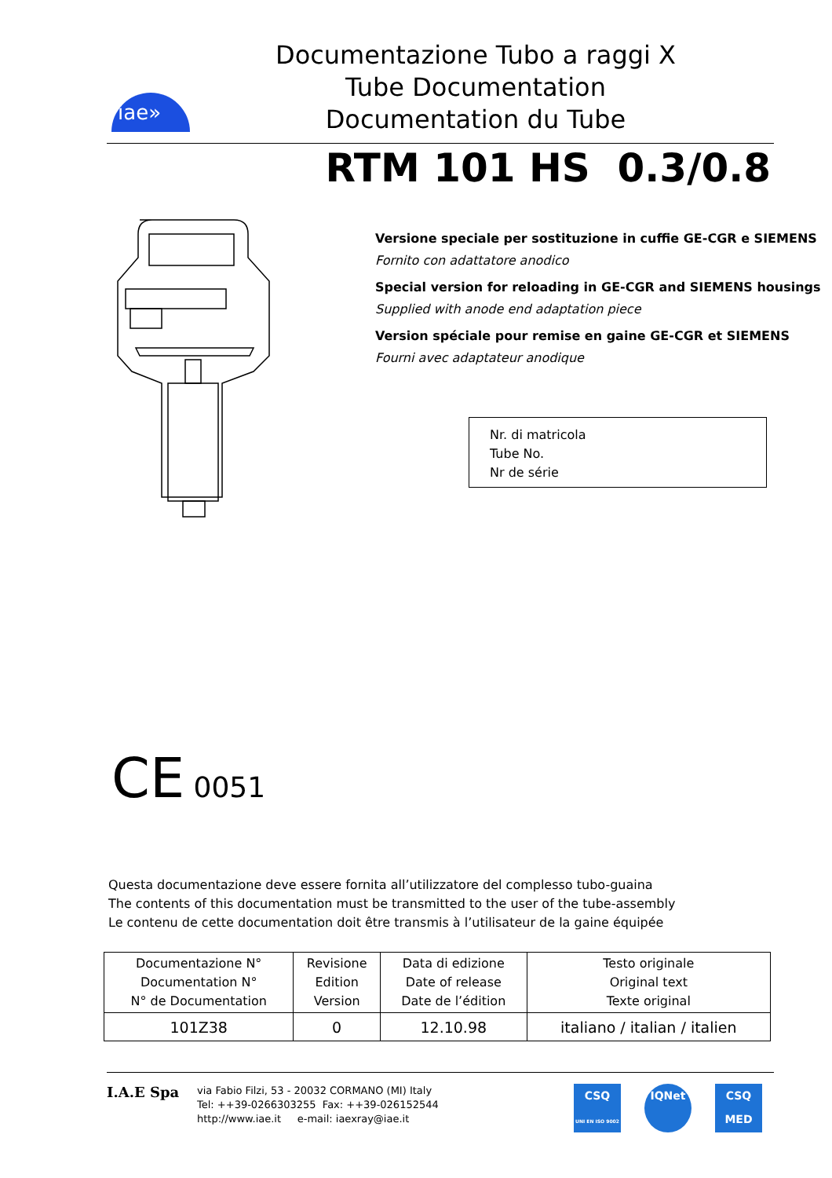iae»
Documentazione Tubo a raggi X
Tube Documentation
Documentation du Tube
RTM 101 HS 0.3/0.8
Versione speciale per sostituzione in cuffie GE-CGR e SIEMENS
Fornito con adattatore anodico
Special version for reloading in GE-CGR and SIEMENS housings
Supplied with anode end adaptation piece
Version spéciale pour remise en gaine GE-CGR et SIEMENS
Fourni avec adaptateur anodique
Nr. di matricola
Tube No.
Nr de série
CE 0051
Questa documentazione deve essere fornita all’utilizzatore del complesso tubo-guaina
The contents of this documentation must be transmitted to the user of the tube-assembly
Le contenu de cette documentation doit être transmis à l’utilisateur de la gaine équipée
| Documentazione N° Documentation N° N° de Documentation | Revisione Edition Version | Data di edizione Date of release Date de l’édition | Testo originale Original text Texte original |
| --- | --- | --- | --- |
| 101Z38 | 0 | 12.10.98 | italiano / italian / italien |
I.A.E Spa
via Fabio Filzi, 53 - 20032 CORMANO (MI) Italy
Tel: ++39-0266303255 Fax: ++39-026152544
http://www.iae.it e-mail: iaexray@iae.it
CSQ
UNI EN ISO 9002
IQNet CSQ
MED